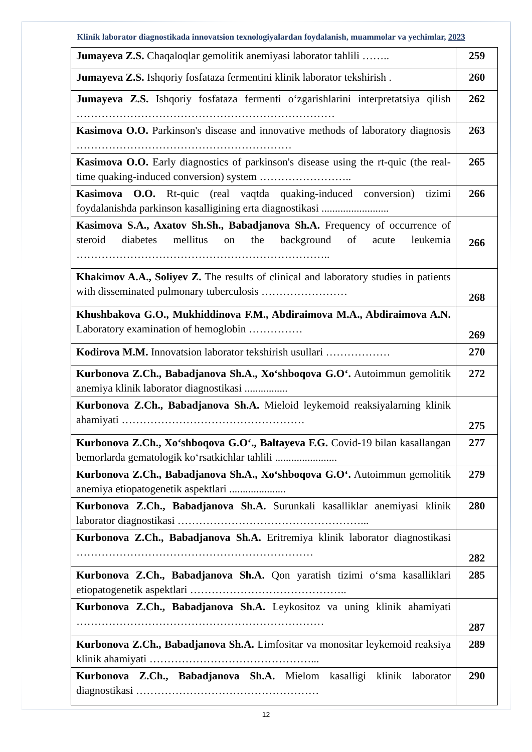Klinik laborator diagnostikada innovatsion texnologiyalardan foydalanish, muammolar va yechimlar, 2023
| Jumayeva Z.S. Chaqaloqlar gemolitik anemiyasi laborator tahlili …….. | 259 |
| Jumayeva Z.S. Ishqoriy fosfataza fermentini klinik laborator tekshirish . | 260 |
| Jumayeva Z.S. Ishqoriy fosfataza fermenti o‘zgarishlarini interpretatsiya qilish ……………………………………………………………… | 262 |
| Kasimova O.O. Parkinson's disease and innovative methods of laboratory diagnosis …………………………………………………… | 263 |
| Kasimova O.O. Early diagnostics of parkinson's disease using the rt-quic (the real-time quaking-induced conversion) system …………………….. | 265 |
| Kasimova O.O. Rt-quic (real vaqtda quaking-induced conversion) tizimi foydalanishda parkinson kasalligining erta diagnostikasi ......................... | 266 |
| Kasimova S.A., Axatov Sh.Sh., Babadjanova Sh.A. Frequency of occurrence of steroid diabetes mellitus on the background of acute leukemia …………………………………………………………….. | 266 |
| Khakimov A.A., Soliyev Z. The results of clinical and laboratory studies in patients with disseminated pulmonary tuberculosis …………………… | 268 |
| Khushbakova G.O., Mukhiddinova F.M., Abdiraimova M.A., Abdiraimova A.N. Laboratory examination of hemoglobin …………… | 269 |
| Kodirova M.M. Innovatsion laborator tekshirish usullari ……………… | 270 |
| Kurbonova Z.Ch., Babadjanova Sh.A., Xo‘shboqova G.O‘. Autoimmun gemolitik anemiya klinik laborator diagnostikasi ................ | 272 |
| Kurbonova Z.Ch., Babadjanova Sh.A. Mieloid leykemoid reaksiyalarning klinik ahamiyati …………………………………………… | 275 |
| Kurbonova Z.Ch., Xo‘shboqova G.O‘., Baltayeva F.G. Covid-19 bilan kasallangan bemorlarda gematologik ko‘rsatkichlar tahlili ....................... | 277 |
| Kurbonova Z.Ch., Babadjanova Sh.A., Xo‘shboqova G.O‘. Autoimmun gemolitik anemiya etiopatogenetik aspektlari ..................... | 279 |
| Kurbonova Z.Ch., Babadjanova Sh.A. Surunkali kasalliklar anemiyasi klinik laborator diagnostikasi ……………………………………………... | 280 |
| Kurbonova Z.Ch., Babadjanova Sh.A. Eritremiya klinik laborator diagnostikasi ………………………………………………………… | 282 |
| Kurbonova Z.Ch., Babadjanova Sh.A. Qon yaratish tizimi o‘sma kasalliklari etiopatogenetik aspektlari …………………………………….. | 285 |
| Kurbonova Z.Ch., Babadjanova Sh.A. Leykositoz va uning klinik ahamiyati …………………………………………………………… | 287 |
| Kurbonova Z.Ch., Babadjanova Sh.A. Limfositar va monositar leykemoid reaksiya klinik ahamiyati ………………………………………... | 289 |
| Kurbonova Z.Ch., Babadjanova Sh.A. Mielom kasalligi klinik laborator diagnostikasi …………………………………………… | 290 |
12